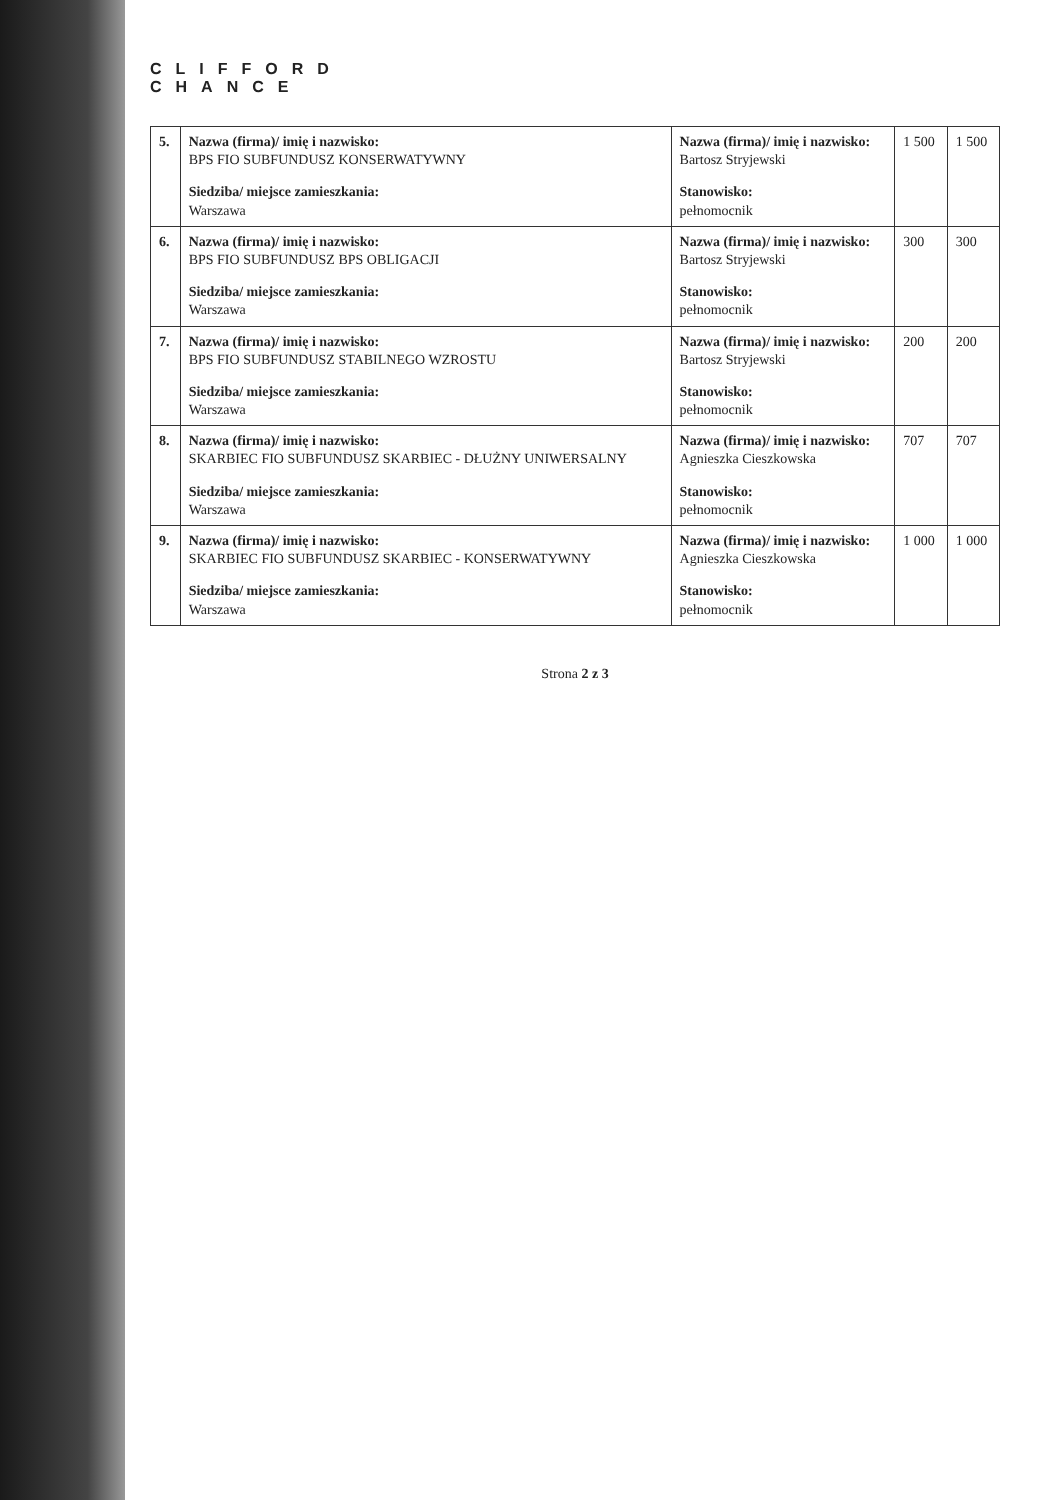CLIFFORD
CHANCE
| 5. | Nazwa (firma)/ imię i nazwisko: BPS FIO SUBFUNDUSZ KONSERWATYWNY Siedziba/ miejsce zamieszkania: Warszawa | Nazwa (firma)/ imię i nazwisko: Bartosz Stryjewski Stanowisko: pełnomocnik | 1 500 | 1 500 |
| 6. | Nazwa (firma)/ imię i nazwisko: BPS FIO SUBFUNDUSZ BPS OBLIGACJI Siedziba/ miejsce zamieszkania: Warszawa | Nazwa (firma)/ imię i nazwisko: Bartosz Stryjewski Stanowisko: pełnomocnik | 300 | 300 |
| 7. | Nazwa (firma)/ imię i nazwisko: BPS FIO SUBFUNDUSZ STABILNEGO WZROSTU Siedziba/ miejsce zamieszkania: Warszawa | Nazwa (firma)/ imię i nazwisko: Bartosz Stryjewski Stanowisko: pełnomocnik | 200 | 200 |
| 8. | Nazwa (firma)/ imię i nazwisko: SKARBIEC FIO SUBFUNDUSZ SKARBIEC - DŁUŻNY UNIWERSALNY Siedziba/ miejsce zamieszkania: Warszawa | Nazwa (firma)/ imię i nazwisko: Agnieszka Cieszkowska Stanowisko: pełnomocnik | 707 | 707 |
| 9. | Nazwa (firma)/ imię i nazwisko: SKARBIEC FIO SUBFUNDUSZ SKARBIEC - KONSERWATYWNY Siedziba/ miejsce zamieszkania: Warszawa | Nazwa (firma)/ imię i nazwisko: Agnieszka Cieszkowska Stanowisko: pełnomocnik | 1 000 | 1 000 |
Strona 2 z 3